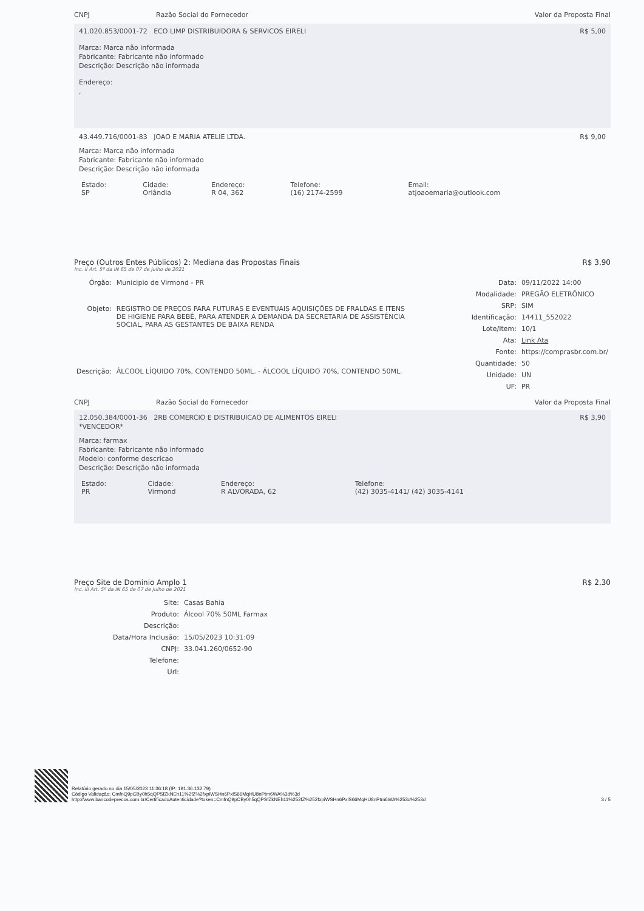CNPJ Razão Social do Fornecedor
Valor da Proposta Final
41.020.853/0001-72 ECO LIMP DISTRIBUIDORA & SERVICOS EIRELI R$ 5,00
Marca: Marca não informada
Fabricante: Fabricante não informado
Descrição: Descrição não informada
Endereço:
,
43.449.716/0001-83 JOAO E MARIA ATELIE LTDA. R$ 9,00
Marca: Marca não informada
Fabricante: Fabricante não informado
Descrição: Descrição não informada
| Estado: SP | Cidade: Orlândia | Endereço: R 04, 362 | Telefone: (16) 2174-2599 | Email: atjoaoemaria@outlook.com |
Preço (Outros Entes Públicos) 2: Mediana das Propostas Finais R$ 3,90
Inc. II Art. 5º da IN 65 de 07 de Julho de 2021
| Órgão: | Municipio de Virmond - PR |
| Objeto: | REGISTRO DE PREÇOS PARA FUTURAS E EVENTUAIS AQUISIÇÕES DE FRALDAS E ITENS DE HIGIENE PARA BEBÊ, PARA ATENDER A DEMANDA DA SECRETARIA DE ASSISTÊNCIA SOCIAL, PARA AS GESTANTES DE BAIXA RENDA |
| Descrição: | ÁLCOOL LÍQUIDO 70%, CONTENDO 50ML. - ÁLCOOL LÍQUIDO 70%, CONTENDO 50ML. |
| Data: | 09/11/2022 14:00 |
| Modalidade: | PREGÃO ELETRÔNICO |
| SRP: | SIM |
| Identificação: | 14411_552022 |
| Lote/Item: | 10/1 |
| Ata: | Link Ata |
| Fonte: | https://comprasbr.com.br/ |
| Quantidade: | 50 |
| Unidade: | UN |
| UF: | PR |
CNPJ Razão Social do Fornecedor
Valor da Proposta Final
12.050.384/0001-36 2RB COMERCIO E DISTRIBUICAO DE ALIMENTOS EIRELI R$ 3,90
*VENCEDOR*
Marca: farmax
Fabricante: Fabricante não informado
Modelo: conforme descricao
Descrição: Descrição não informada
| Estado: PR | Cidade: Virmond | Endereço: R ALVORADA, 62 | Telefone: (42) 3035-4141/ (42) 3035-4141 |
Preço Site de Domínio Amplo 1 R$ 2,30
Inc. III Art. 5º da IN 65 de 07 de Julho de 2021
| Site: | Casas Bahia |
| Produto: | Álcool 70% 50ML Farmax |
| Descrição: | |
| Data/Hora Inclusão: | 15/05/2023 10:31:09 |
| CNPJ: | 33.041.260/0652-90 |
| Telefone: | |
| Url: | |
Relatório gerado no dia 15/05/2023 11:36:18 (IP: 191.36.132.79)
Código Validação: CmfnQ9pCBy0h5qQPSfZkNEh11%2fZ%2fxpiWSHn6PxlS66MqHU8nPtm6WA%3d%3d
http://www.bancodeprecos.com.br/CertificadoAutenticidade?token=CmfnQ9pCBy0h5qQPSfZkNEh11%252fZ%252fxpiWSHn6PxlS66MqHU8nPtm6WA%253d%253d
3 / 5